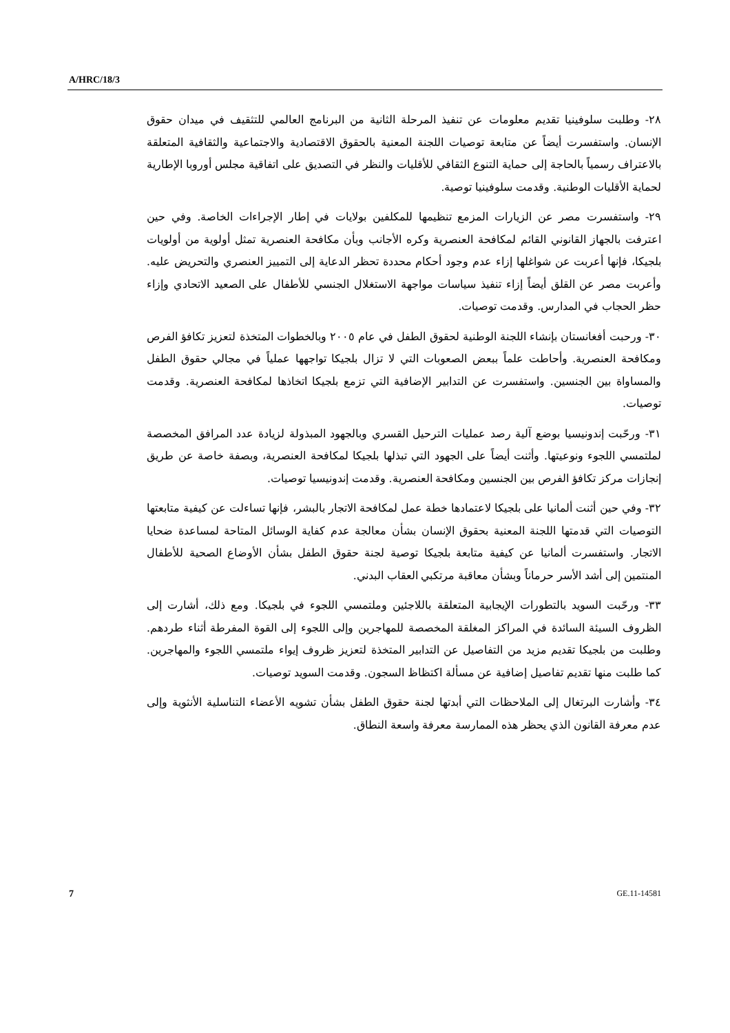A/HRC/18/3
٢٨- وطلبت سلوفينيا تقديم معلومات عن تنفيذ المرحلة الثانية من البرنامج العالمي للتثقيف في ميدان حقوق الإنسان. واستفسرت أيضاً عن متابعة توصيات اللجنة المعنية بالحقوق الاقتصادية والاجتماعية والثقافية المتعلقة بالاعتراف رسمياً بالحاجة إلى حماية التنوع الثقافي للأقليات والنظر في التصديق على اتفاقية مجلس أوروبا الإطارية لحماية الأقليات الوطنية. وقدمت سلوفينيا توصية.
٢٩- واستفسرت مصر عن الزيارات المزمع تنظيمها للمكلفين بولايات في إطار الإجراءات الخاصة. وفي حين اعترفت بالجهاز القانوني القائم لمكافحة العنصرية وكره الأجانب وبأن مكافحة العنصرية تمثل أولوية من أولويات بلجيكا، فإنها أعربت عن شواغلها إزاء عدم وجود أحكام محددة تحظر الدعاية إلى التمييز العنصري والتحريض عليه. وأعربت مصر عن القلق أيضاً إزاء تنفيذ سياسات مواجهة الاستغلال الجنسي للأطفال على الصعيد الاتحادي وإزاء حظر الحجاب في المدارس. وقدمت توصيات.
٣٠- ورحبت أفغانستان بإنشاء اللجنة الوطنية لحقوق الطفل في عام ٢٠٠٥ وبالخطوات المتخذة لتعزيز تكافؤ الفرص ومكافحة العنصرية. وأحاطت علماً ببعض الصعوبات التي لا تزال بلجيكا تواجهها عملياً في مجالي حقوق الطفل والمساواة بين الجنسين. واستفسرت عن التدابير الإضافية التي تزمع بلجيكا اتخاذها لمكافحة العنصرية. وقدمت توصيات.
٣١- ورحّبت إندونيسيا بوضع آلية رصد عمليات الترحيل القسري وبالجهود المبذولة لزيادة عدد المرافق المخصصة لملتمسي اللجوء ونوعيتها. وأثنت أيضاً على الجهود التي تبذلها بلجيكا لمكافحة العنصرية، وبصفة خاصة عن طريق إنجازات مركز تكافؤ الفرص بين الجنسين ومكافحة العنصرية. وقدمت إندونيسيا توصيات.
٣٢- وفي حين أثنت ألمانيا على بلجيكا لاعتمادها خطة عمل لمكافحة الاتجار بالبشر، فإنها تساءلت عن كيفية متابعتها التوصيات التي قدمتها اللجنة المعنية بحقوق الإنسان بشأن معالجة عدم كفاية الوسائل المتاحة لمساعدة ضحايا الاتجار. واستفسرت ألمانيا عن كيفية متابعة بلجيكا توصية لجنة حقوق الطفل بشأن الأوضاع الصحية للأطفال المنتمين إلى أشد الأسر حرماناً وبشأن معاقبة مرتكبي العقاب البدني.
٣٣- ورحّبت السويد بالتطورات الإيجابية المتعلقة باللاجئين وملتمسي اللجوء في بلجيكا. ومع ذلك، أشارت إلى الظروف السيئة السائدة في المراكز المغلقة المخصصة للمهاجرين وإلى اللجوء إلى القوة المفرطة أثناء طردهم. وطلبت من بلجيكا تقديم مزيد من التفاصيل عن التدابير المتخذة لتعزيز ظروف إيواء ملتمسي اللجوء والمهاجرين. كما طلبت منها تقديم تفاصيل إضافية عن مسألة اكتظاظ السجون. وقدمت السويد توصيات.
٣٤- وأشارت البرتغال إلى الملاحظات التي أبدتها لجنة حقوق الطفل بشأن تشويه الأعضاء التناسلية الأنثوية وإلى عدم معرفة القانون الذي يحظر هذه الممارسة معرفة واسعة النطاق.
7 GE.11-14581